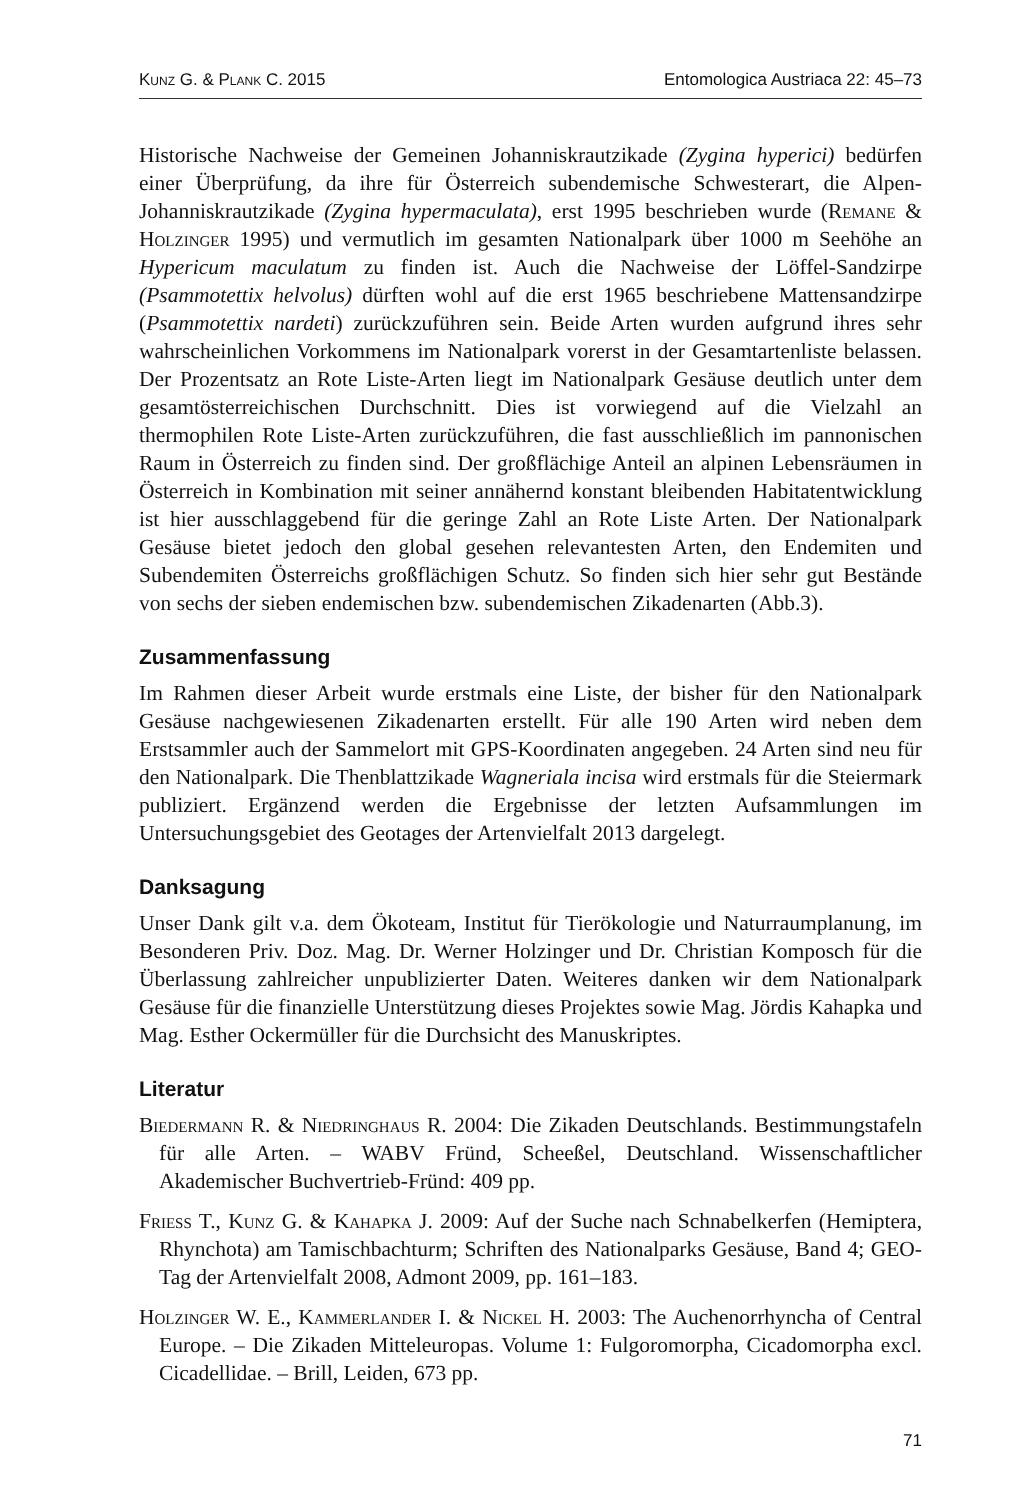Kunz G. & Plank C. 2015 Entomologica Austriaca 22: 45–73
Historische Nachweise der Gemeinen Johanniskrautzikade (Zygina hyperici) bedürfen einer Überprüfung, da ihre für Österreich subendemische Schwesterart, die Alpen-Johanniskrautzikade (Zygina hypermaculata), erst 1995 beschrieben wurde (Remane & Holzinger 1995) und vermutlich im gesamten Nationalpark über 1000 m Seehöhe an Hypericum maculatum zu finden ist. Auch die Nachweise der Löffel-Sandzirpe (Psammotettix helvolus) dürften wohl auf die erst 1965 beschriebene Mattensandzirpe (Psammotettix nardeti) zurückzuführen sein. Beide Arten wurden aufgrund ihres sehr wahrscheinlichen Vorkommens im Nationalpark vorerst in der Gesamtartenliste belassen. Der Prozentsatz an Rote Liste-Arten liegt im Nationalpark Gesäuse deutlich unter dem gesamtösterreichischen Durchschnitt. Dies ist vorwiegend auf die Vielzahl an thermophilen Rote Liste-Arten zurückzuführen, die fast ausschließlich im pannonischen Raum in Österreich zu finden sind. Der großflächige Anteil an alpinen Lebensräumen in Österreich in Kombination mit seiner annähernd konstant bleibenden Habitatentwicklung ist hier ausschlaggebend für die geringe Zahl an Rote Liste Arten. Der Nationalpark Gesäuse bietet jedoch den global gesehen relevantesten Arten, den Endemiten und Subendemiten Österreichs großflächigen Schutz. So finden sich hier sehr gut Bestände von sechs der sieben endemischen bzw. subendemischen Zikadenarten (Abb.3).
Zusammenfassung
Im Rahmen dieser Arbeit wurde erstmals eine Liste, der bisher für den Nationalpark Gesäuse nachgewiesenen Zikadenarten erstellt. Für alle 190 Arten wird neben dem Erstsammler auch der Sammelort mit GPS-Koordinaten angegeben. 24 Arten sind neu für den Nationalpark. Die Thenblattzikade Wagneriala incisa wird erstmals für die Steiermark publiziert. Ergänzend werden die Ergebnisse der letzten Aufsammlungen im Untersuchungsgebiet des Geotages der Artenvielfalt 2013 dargelegt.
Danksagung
Unser Dank gilt v.a. dem Ökoteam, Institut für Tierökologie und Naturraumplanung, im Besonderen Priv. Doz. Mag. Dr. Werner Holzinger und Dr. Christian Komposch für die Überlassung zahlreicher unpublizierter Daten. Weiteres danken wir dem Nationalpark Gesäuse für die finanzielle Unterstützung dieses Projektes sowie Mag. Jördis Kahapka und Mag. Esther Ockermüller für die Durchsicht des Manuskriptes.
Literatur
Biedermann R. & Niedringhaus R. 2004: Die Zikaden Deutschlands. Bestimmungstafeln für alle Arten. – WABV Fründ, Scheeßel, Deutschland. Wissenschaftlicher Akademischer Buchvertrieb-Fründ: 409 pp.
Friess T., Kunz G. & Kahapka J. 2009: Auf der Suche nach Schnabelkerfen (Hemiptera, Rhynchota) am Tamischbachturm; Schriften des Nationalparks Gesäuse, Band 4; GEO-Tag der Artenvielfalt 2008, Admont 2009, pp. 161–183.
Holzinger W. E., Kammerlander I. & Nickel H. 2003: The Auchenorrhyncha of Central Europe. – Die Zikaden Mitteleuropas. Volume 1: Fulgoromorpha, Cicadomorpha excl. Cicadellidae. – Brill, Leiden, 673 pp.
71